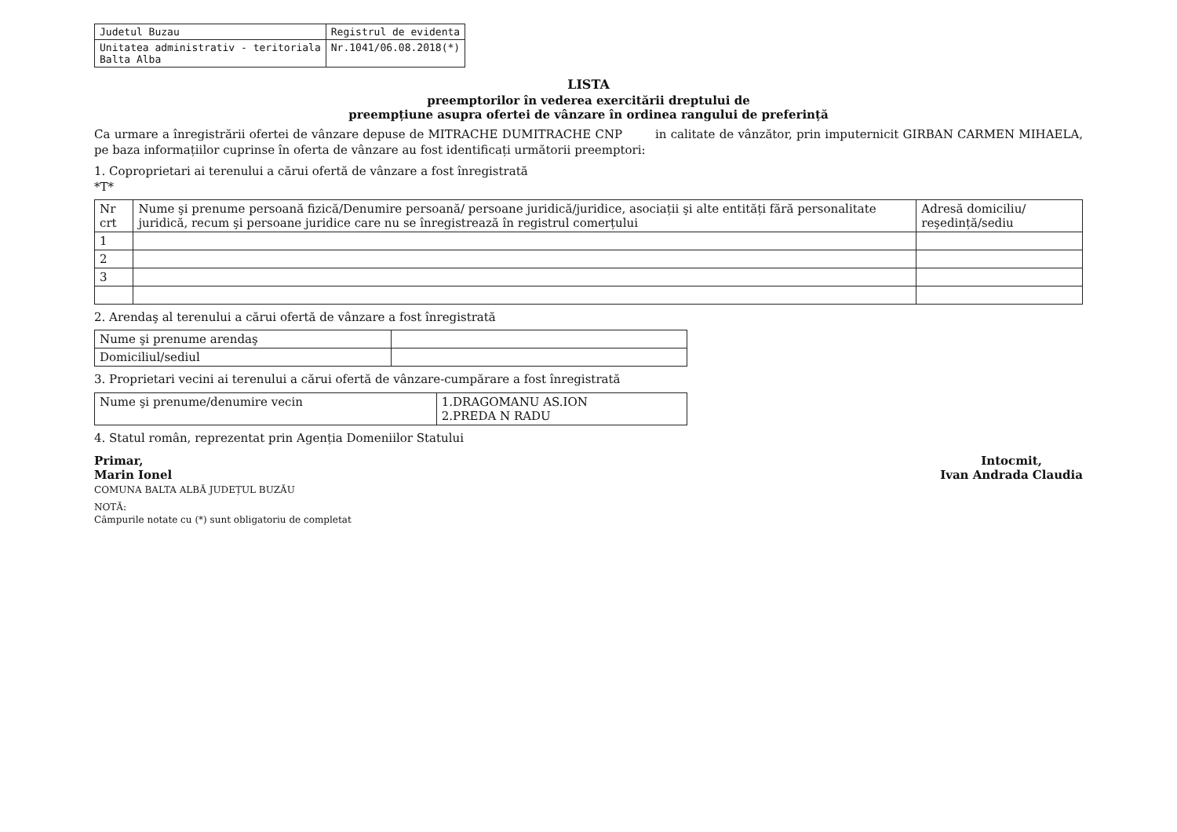| Judetul Buzau | Registrul de evidenta |
| Unitatea administrativ - teritoriala Balta Alba | Nr.1041/06.08.2018(*) |
LISTA
preemptorilor în vederea exercitării dreptului de
preempțiune asupra ofertei de vânzare în ordinea rangului de preferință
Ca urmare a înregistrării ofertei de vânzare depuse de MITRACHE DUMITRACHE CNP in calitate de vânzător, prin imputernicit GIRBAN CARMEN MIHAELA, pe baza informațiilor cuprinse în oferta de vânzare au fost identificați următorii preemptori:
1. Coproprietari ai terenului a cărui ofertă de vânzare a fost înregistrată
*T*
| Nr crt | Nume şi prenume persoană fizică/Denumire persoană/ persoane juridică/juridice, asociații şi alte entități fără personalitate juridică, recum şi persoane juridice care nu se înregistrează în registrul comerțului | Adresă domiciliu/ reşedință/sediu |
| --- | --- | --- |
| 1 | | |
| 2 | | |
| 3 | | |
2. Arendaş al terenului a cărui ofertă de vânzare a fost înregistrată
| Nume şi prenume arendaş | |
| Domiciliul/sediul | |
3. Proprietari vecini ai terenului a cărui ofertă de vânzare-cumpărare a fost înregistrată
| Nume şi prenume/denumire vecin | 1.DRAGOMANU AS.ION 2.PREDA N RADU |
4. Statul român, reprezentat prin Agenția Domeniilor Statului
Primar,
Marin Ionel
COMUNA BALTA ALBĂ JUDEȚUL BUZĂU
Intocmit,
Ivan Andrada Claudia
NOTĂ:
Câmpurile notate cu (*) sunt obligatoriu de completat